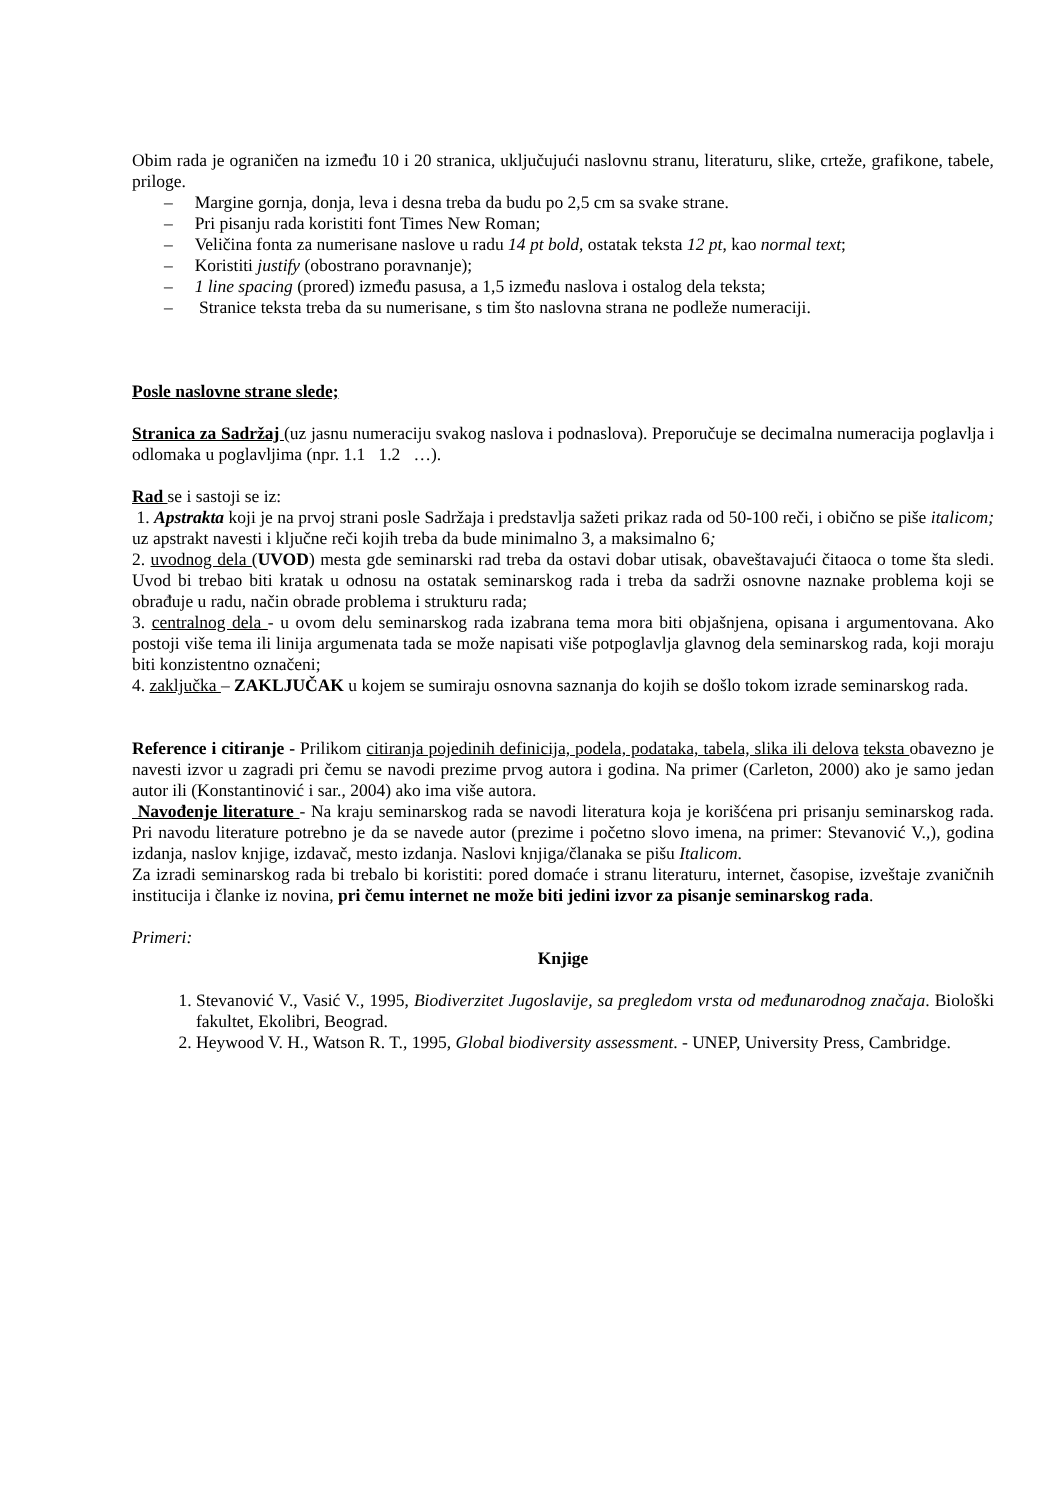Obim rada je ograničen na između 10 i 20 stranica, uključujući naslovnu stranu, literaturu, slike, crteže, grafikone, tabele, priloge.
– Margine gornja, donja, leva i desna treba da budu po 2,5 cm sa svake strane.
– Pri pisanju rada koristiti font Times New Roman;
– Veličina fonta za numerisane naslove u radu 14 pt bold, ostatak teksta 12 pt, kao normal text;
– Koristiti justify (obostrano poravnanje);
– 1 line spacing (prored) između pasusa, a 1,5 između naslova i ostalog dela teksta;
– Stranice teksta treba da su numerisane, s tim što naslovna strana ne podleže numeraciji.
Posle naslovne strane slede;
Stranica za Sadržaj (uz jasnu numeraciju svakog naslova i podnaslova). Preporučuje se decimalna numeracija poglavlja i odlomaka u poglavljima (npr. 1.1 1.2 …).
Rad se i sastoji se iz:
1. Apstrakta koji je na prvoj strani posle Sadržaja i predstavlja sažeti prikaz rada od 50-100 reči, i obično se piše italicom; uz apstrakt navesti i ključne reči kojih treba da bude minimalno 3, a maksimalno 6;
2. uvodnog dela (UVOD) mesta gde seminarski rad treba da ostavi dobar utisak, obaveštavajući čitaoca o tome šta sledi. Uvod bi trebao biti kratak u odnosu na ostatak seminarskog rada i treba da sadrži osnovne naznake problema koji se obrađuje u radu, način obrade problema i strukturu rada;
3. centralnog dela - u ovom delu seminarskog rada izabrana tema mora biti objašnjena, opisana i argumentovana. Ako postoji više tema ili linija argumenata tada se može napisati više potpoglavlja glavnog dela seminarskog rada, koji moraju biti konzistentno označeni;
4. zaključka – ZAKLJUČAK u kojem se sumiraju osnovna saznanja do kojih se došlo tokom izrade seminarskog rada.
Reference i citiranje - Prilikom citiranja pojedinih definicija, podela, podataka, tabela, slika ili delova teksta obavezno je navesti izvor u zagradi pri čemu se navodi prezime prvog autora i godina. Na primer (Carleton, 2000) ako je samo jedan autor ili (Konstantinović i sar., 2004) ako ima više autora.
Navođenje literature - Na kraju seminarskog rada se navodi literatura koja je korišćena pri prisanju seminarskog rada. Pri navodu literature potrebno je da se navede autor (prezime i početno slovo imena, na primer: Stevanović V.,), godina izdanja, naslov knjige, izdavač, mesto izdanja. Naslovi knjiga/članaka se pišu Italicom.
Za izradi seminarskog rada bi trebalo bi koristiti: pored domaće i stranu literaturu, internet, časopise, izveštaje zvaničnih institucija i članke iz novina, pri čemu internet ne može biti jedini izvor za pisanje seminarskog rada.
Primeri:
Knjige
1. Stevanović V., Vasić V., 1995, Biodiverzitet Jugoslavije, sa pregledom vrsta od međunarodnog značaja. Biološki fakultet, Ekolibri, Beograd.
2. Heywood V. H., Watson R. T., 1995, Global biodiversity assessment. - UNEP, University Press, Cambridge.